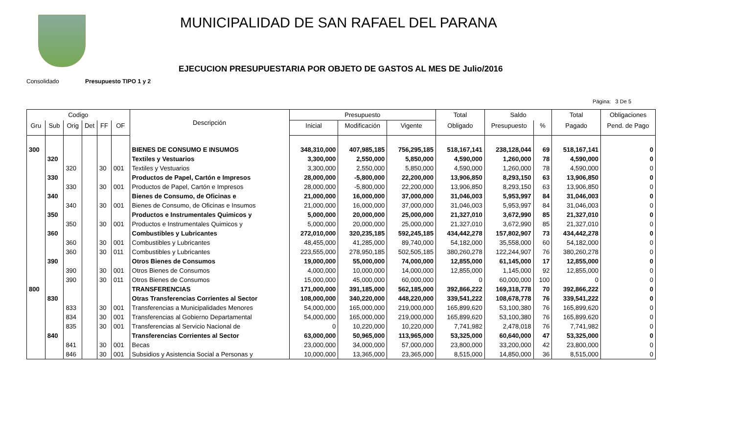MUNICIPALIDAD DE SAN RAFAEL DEL PARANA
EJECUCION PRESUPUESTARIA POR OBJETO DE GASTOS AL MES DE Julio/2016
Consolidado Presupuesto TIPO 1 y 2
Página: 3 De 5
| Codigo | | | | | | Descripción | Presupuesto | | | Total | Saldo | | Total | Obligaciones |
| --- | --- | --- | --- | --- | --- | --- | --- | --- | --- | --- | --- | --- | --- | --- |
| Gru | Sub | Orig | Det | FF | OF | | Inicial | Modificación | Vigente | Obligado | Presupuesto | % | Pagado | Pend. de Pago |
| 300 | | | | | | BIENES DE CONSUMO E INSUMOS | 348,310,000 | 407,985,185 | 756,295,185 | 518,167,141 | 238,128,044 | 69 | 518,167,141 | 0 |
| | 320 | | | | | Textiles y Vestuarios | 3,300,000 | 2,550,000 | 5,850,000 | 4,590,000 | 1,260,000 | 78 | 4,590,000 | 0 |
| | | 320 | | 30 | 001 | Textiles y Vestuarios | 3,300,000 | 2,550,000 | 5,850,000 | 4,590,000 | 1,260,000 | 78 | 4,590,000 | 0 |
| | 330 | | | | | Productos de Papel, Cartón e Impresos | 28,000,000 | -5,800,000 | 22,200,000 | 13,906,850 | 8,293,150 | 63 | 13,906,850 | 0 |
| | | 330 | | 30 | 001 | Productos de Papel, Cartón e Impresos | 28,000,000 | -5,800,000 | 22,200,000 | 13,906,850 | 8,293,150 | 63 | 13,906,850 | 0 |
| | 340 | | | | | Bienes de Consumo, de Oficinas e | 21,000,000 | 16,000,000 | 37,000,000 | 31,046,003 | 5,953,997 | 84 | 31,046,003 | 0 |
| | | 340 | | 30 | 001 | Bienes de Consumo, de Oficinas e Insumos | 21,000,000 | 16,000,000 | 37,000,000 | 31,046,003 | 5,953,997 | 84 | 31,046,003 | 0 |
| | 350 | | | | | Productos e Instrumentales Quimicos y | 5,000,000 | 20,000,000 | 25,000,000 | 21,327,010 | 3,672,990 | 85 | 21,327,010 | 0 |
| | | 350 | | 30 | 001 | Productos e Instrumentales Quimicos y | 5,000,000 | 20,000,000 | 25,000,000 | 21,327,010 | 3,672,990 | 85 | 21,327,010 | 0 |
| | 360 | | | | | Combustibles y Lubricantes | 272,010,000 | 320,235,185 | 592,245,185 | 434,442,278 | 157,802,907 | 73 | 434,442,278 | 0 |
| | | 360 | | 30 | 001 | Combustibles y Lubricantes | 48,455,000 | 41,285,000 | 89,740,000 | 54,182,000 | 35,558,000 | 60 | 54,182,000 | 0 |
| | | 360 | | 30 | 011 | Combustibles y Lubricantes | 223,555,000 | 278,950,185 | 502,505,185 | 380,260,278 | 122,244,907 | 76 | 380,260,278 | 0 |
| | 390 | | | | | Otros Bienes de Consumos | 19,000,000 | 55,000,000 | 74,000,000 | 12,855,000 | 61,145,000 | 17 | 12,855,000 | 0 |
| | | 390 | | 30 | 001 | Otros Bienes de Consumos | 4,000,000 | 10,000,000 | 14,000,000 | 12,855,000 | 1,145,000 | 92 | 12,855,000 | 0 |
| | | 390 | | 30 | 011 | Otros Bienes de Consumos | 15,000,000 | 45,000,000 | 60,000,000 | 0 | 60,000,000 | 100 | 0 | 0 |
| 800 | | | | | | TRANSFERENCIAS | 171,000,000 | 391,185,000 | 562,185,000 | 392,866,222 | 169,318,778 | 70 | 392,866,222 | 0 |
| | 830 | | | | | Otras Transferencias Corrientes al Sector | 108,000,000 | 340,220,000 | 448,220,000 | 339,541,222 | 108,678,778 | 76 | 339,541,222 | 0 |
| | | 833 | | 30 | 001 | Transferencias a Municipalidades Menores | 54,000,000 | 165,000,000 | 219,000,000 | 165,899,620 | 53,100,380 | 76 | 165,899,620 | 0 |
| | | 834 | | 30 | 001 | Transferencias al Gobierno Departamental | 54,000,000 | 165,000,000 | 219,000,000 | 165,899,620 | 53,100,380 | 76 | 165,899,620 | 0 |
| | | 835 | | 30 | 001 | Transferencias al Servicio Nacional de | 0 | 10,220,000 | 10,220,000 | 7,741,982 | 2,478,018 | 76 | 7,741,982 | 0 |
| | 840 | | | | | Transferencias Corrientes al Sector | 63,000,000 | 50,965,000 | 113,965,000 | 53,325,000 | 60,640,000 | 47 | 53,325,000 | 0 |
| | | 841 | | 30 | 001 | Becas | 23,000,000 | 34,000,000 | 57,000,000 | 23,800,000 | 33,200,000 | 42 | 23,800,000 | 0 |
| | | 846 | | 30 | 001 | Subsidios y Asistencia Social a Personas y | 10,000,000 | 13,365,000 | 23,365,000 | 8,515,000 | 14,850,000 | 36 | 8,515,000 | 0 |